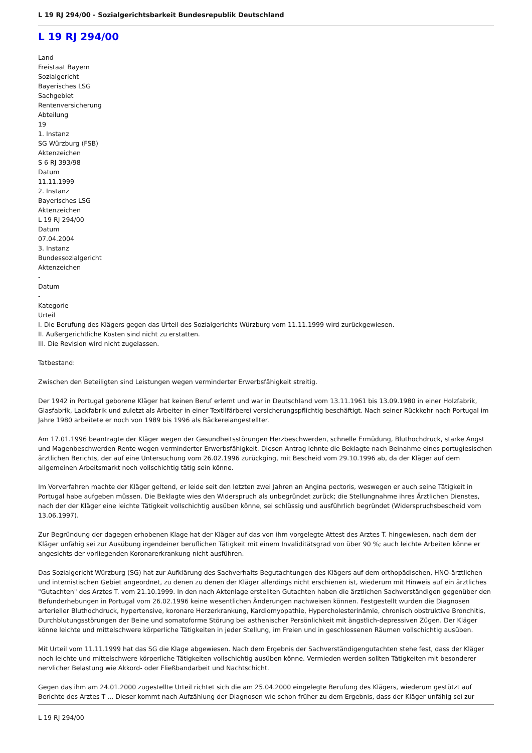L 19 RJ 294/00 - Sozialgerichtsbarkeit Bundesrepublik Deutschland
L 19 RJ 294/00
Land
Freistaat Bayern
Sozialgericht
Bayerisches LSG
Sachgebiet
Rentenversicherung
Abteilung
19
1. Instanz
SG Würzburg (FSB)
Aktenzeichen
S 6 RJ 393/98
Datum
11.11.1999
2. Instanz
Bayerisches LSG
Aktenzeichen
L 19 RJ 294/00
Datum
07.04.2004
3. Instanz
Bundessozialgericht
Aktenzeichen
-
Datum
-
Kategorie
Urteil
I. Die Berufung des Klägers gegen das Urteil des Sozialgerichts Würzburg vom 11.11.1999 wird zurückgewiesen.
II. Außergerichtliche Kosten sind nicht zu erstatten.
III. Die Revision wird nicht zugelassen.
Tatbestand:
Zwischen den Beteiligten sind Leistungen wegen verminderter Erwerbsfähigkeit streitig.
Der 1942 in Portugal geborene Kläger hat keinen Beruf erlernt und war in Deutschland vom 13.11.1961 bis 13.09.1980 in einer Holzfabrik, Glasfabrik, Lackfabrik und zuletzt als Arbeiter in einer Textilfärberei versicherungspflichtig beschäftigt. Nach seiner Rückkehr nach Portugal im Jahre 1980 arbeitete er noch von 1989 bis 1996 als Bäckereiangestellter.
Am 17.01.1996 beantragte der Kläger wegen der Gesundheitsstörungen Herzbeschwerden, schnelle Ermüdung, Bluthochdruck, starke Angst und Magenbeschwerden Rente wegen verminderter Erwerbsfähigkeit. Diesen Antrag lehnte die Beklagte nach Beinahme eines portugiesischen ärztlichen Berichts, der auf eine Untersuchung vom 26.02.1996 zurückging, mit Bescheid vom 29.10.1996 ab, da der Kläger auf dem allgemeinen Arbeitsmarkt noch vollschichtig tätig sein könne.
Im Vorverfahren machte der Kläger geltend, er leide seit den letzten zwei Jahren an Angina pectoris, weswegen er auch seine Tätigkeit in Portugal habe aufgeben müssen. Die Beklagte wies den Widerspruch als unbegründet zurück; die Stellungnahme ihres Ärztlichen Dienstes, nach der der Kläger eine leichte Tätigkeit vollschichtig ausüben könne, sei schlüssig und ausführlich begründet (Widerspruchsbescheid vom 13.06.1997).
Zur Begründung der dagegen erhobenen Klage hat der Kläger auf das von ihm vorgelegte Attest des Arztes T. hingewiesen, nach dem der Kläger unfähig sei zur Ausübung irgendeiner beruflichen Tätigkeit mit einem Invaliditätsgrad von über 90 %; auch leichte Arbeiten könne er angesichts der vorliegenden Koronarerkrankung nicht ausführen.
Das Sozialgericht Würzburg (SG) hat zur Aufklärung des Sachverhalts Begutachtungen des Klägers auf dem orthopädischen, HNO-ärztlichen und internistischen Gebiet angeordnet, zu denen zu denen der Kläger allerdings nicht erschienen ist, wiederum mit Hinweis auf ein ärztliches "Gutachten" des Arztes T. vom 21.10.1999. In den nach Aktenlage erstellten Gutachten haben die ärztlichen Sachverständigen gegenüber den Befunderhebungen in Portugal vom 26.02.1996 keine wesentlichen Änderungen nachweisen können. Festgestellt wurden die Diagnosen arterieller Bluthochdruck, hypertensive, koronare Herzerkrankung, Kardiomyopathie, Hypercholesterinämie, chronisch obstruktive Bronchitis, Durchblutungsstörungen der Beine und somatoforme Störung bei asthenischer Persönlichkeit mit ängstlich-depressiven Zügen. Der Kläger könne leichte und mittelschwere körperliche Tätigkeiten in jeder Stellung, im Freien und in geschlossenen Räumen vollschichtig ausüben.
Mit Urteil vom 11.11.1999 hat das SG die Klage abgewiesen. Nach dem Ergebnis der Sachverständigengutachten stehe fest, dass der Kläger noch leichte und mittelschwere körperliche Tätigkeiten vollschichtig ausüben könne. Vermieden werden sollten Tätigkeiten mit besonderer nervlicher Belastung wie Akkord- oder Fließbandarbeit und Nachtschicht.
Gegen das ihm am 24.01.2000 zugestellte Urteil richtet sich die am 25.04.2000 eingelegte Berufung des Klägers, wiederum gestützt auf Berichte des Arztes T ... Dieser kommt nach Aufzählung der Diagnosen wie schon früher zu dem Ergebnis, dass der Kläger unfähig sei zur
L 19 RJ 294/00